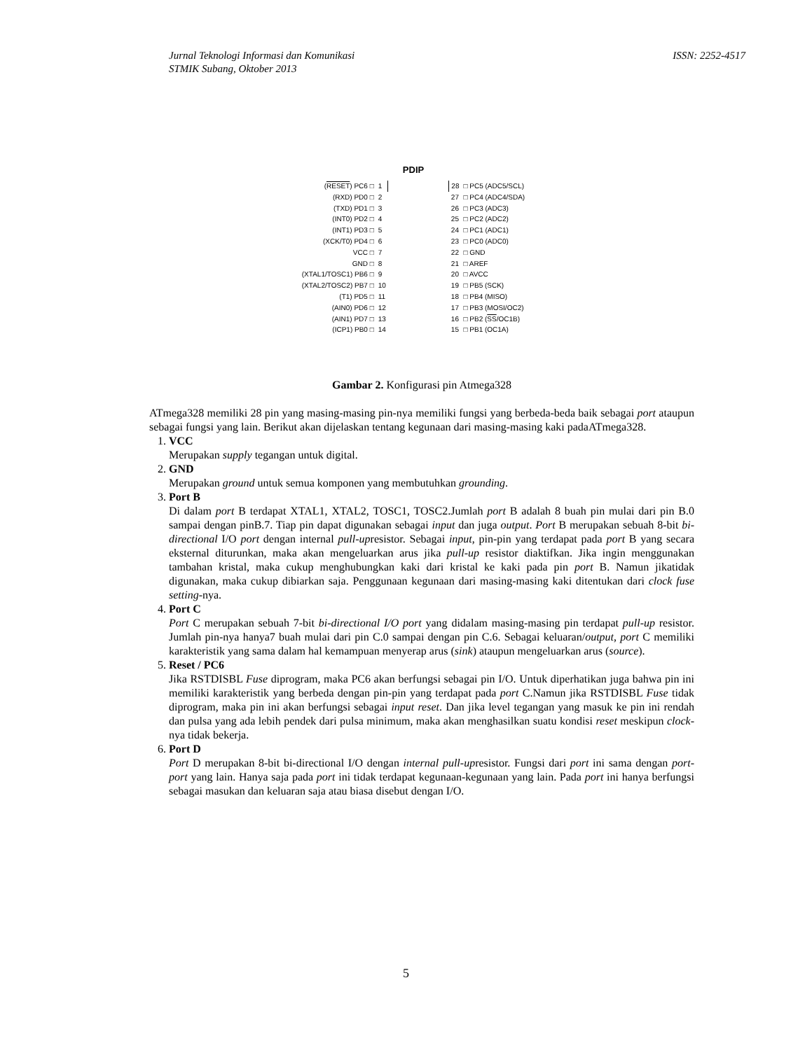Jurnal Teknologi Informasi dan Komunikasi
STMIK Subang, Oktober 2013
ISSN: 2252-4517
PDIP
| ( RESET ) PC6 □ | 1 | | 28 | □ PC5 (ADC5/SCL) |
| (RXD) PD0 □ | 2 | | 27 | □ PC4 (ADC4/SDA) |
| (TXD) PD1 □ | 3 | | 26 | □ PC3 (ADC3) |
| (INT0) PD2 □ | 4 | | 25 | □ PC2 (ADC2) |
| (INT1) PD3 □ | 5 | | 24 | □ PC1 (ADC1) |
| (XCK/T0) PD4 □ | 6 | | 23 | □ PC0 (ADC0) |
| VCC □ | 7 | | 22 | □ GND |
| GND □ | 8 | | 21 | □ AREF |
| (XTAL1/TOSC1) PB6 □ | 9 | | 20 | □ AVCC |
| (XTAL2/TOSC2) PB7 □ | 10 | | 19 | □ PB5 (SCK) |
| (T1) PD5 □ | 11 | | 18 | □ PB4 (MISO) |
| (AIN0) PD6 □ | 12 | | 17 | □ PB3 (MOSI/OC2) |
| (AIN1) PD7 □ | 13 | | 16 | □ PB2 ( SS /OC1B) |
| (ICP1) PB0 □ | 14 | | 15 | □ PB1 (OC1A) |
Gambar 2. Konfigurasi pin Atmega328
ATmega328 memiliki 28 pin yang masing-masing pin-nya memiliki fungsi yang berbeda-beda baik sebagai port ataupun sebagai fungsi yang lain. Berikut akan dijelaskan tentang kegunaan dari masing-masing kaki padaATmega328.
1.
VCC
Merupakan supply tegangan untuk digital.
2.
GND
Merupakan ground untuk semua komponen yang membutuhkan grounding.
3.
Port B
Di dalam port B terdapat XTAL1, XTAL2, TOSC1, TOSC2.Jumlah port B adalah 8 buah pin mulai dari pin B.0 sampai dengan pinB.7. Tiap pin dapat digunakan sebagai input dan juga output. Port B merupakan sebuah 8-bit bi-directional I/O port dengan internal pull-upresistor. Sebagai input, pin-pin yang terdapat pada port B yang secara eksternal diturunkan, maka akan mengeluarkan arus jika pull-up resistor diaktifkan. Jika ingin menggunakan tambahan kristal, maka cukup menghubungkan kaki dari kristal ke kaki pada pin port B. Namun jikatidak digunakan, maka cukup dibiarkan saja. Penggunaan kegunaan dari masing-masing kaki ditentukan dari clock fuse setting-nya.
4.
Port C
Port C merupakan sebuah 7-bit bi-directional I/O port yang didalam masing-masing pin terdapat pull-up resistor. Jumlah pin-nya hanya7 buah mulai dari pin C.0 sampai dengan pin C.6. Sebagai keluaran/output, port C memiliki karakteristik yang sama dalam hal kemampuan menyerap arus (sink) ataupun mengeluarkan arus (source).
5.
Reset / PC6
Jika RSTDISBL Fuse diprogram, maka PC6 akan berfungsi sebagai pin I/O. Untuk diperhatikan juga bahwa pin ini memiliki karakteristik yang berbeda dengan pin-pin yang terdapat pada port C.Namun jika RSTDISBL Fuse tidak diprogram, maka pin ini akan berfungsi sebagai input reset. Dan jika level tegangan yang masuk ke pin ini rendah dan pulsa yang ada lebih pendek dari pulsa minimum, maka akan menghasilkan suatu kondisi reset meskipun clock-nya tidak bekerja.
6.
Port D
Port D merupakan 8-bit bi-directional I/O dengan internal pull-upresistor. Fungsi dari port ini sama dengan port-port yang lain. Hanya saja pada port ini tidak terdapat kegunaan-kegunaan yang lain. Pada port ini hanya berfungsi sebagai masukan dan keluaran saja atau biasa disebut dengan I/O.
5